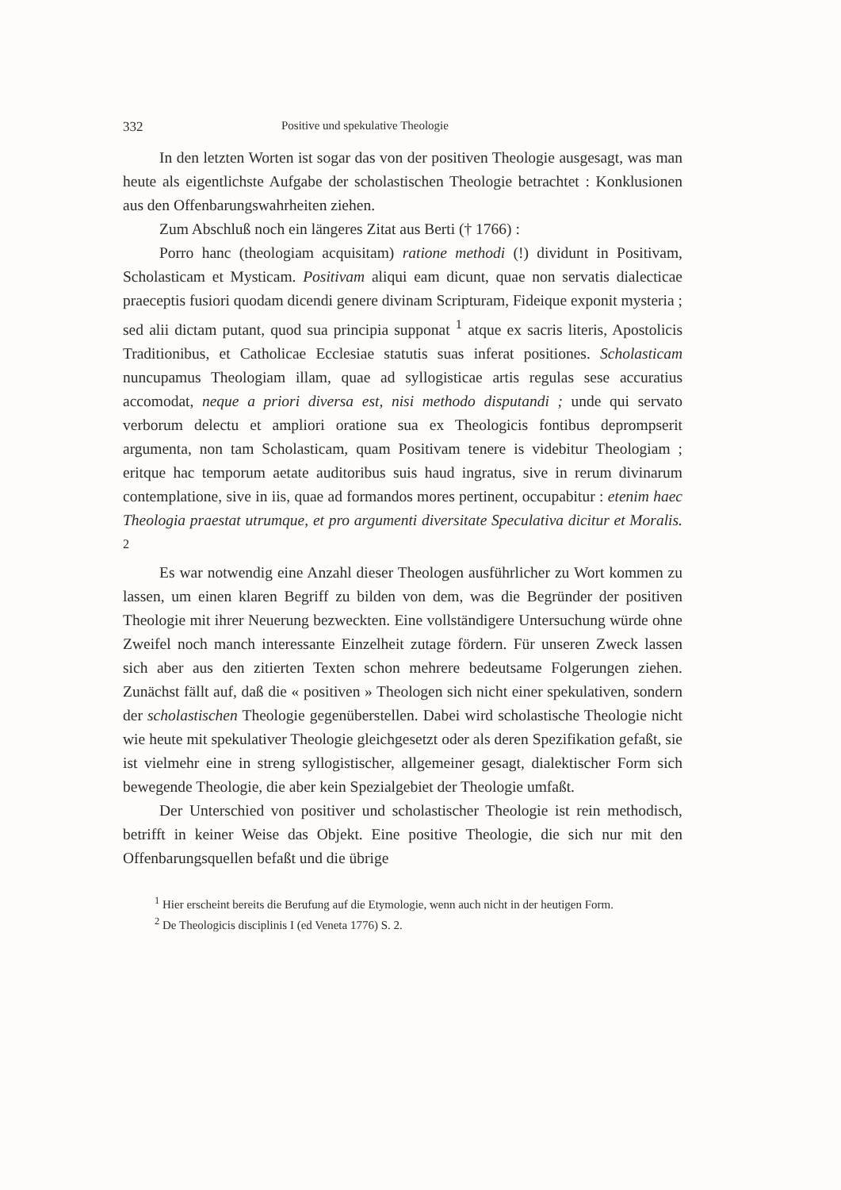332 Positive und spekulative Theologie
In den letzten Worten ist sogar das von der positiven Theologie ausgesagt, was man heute als eigentlichste Aufgabe der scholastischen Theologie betrachtet : Konklusionen aus den Offenbarungswahrheiten ziehen.
Zum Abschluß noch ein längeres Zitat aus Berti († 1766) :
Porro hanc (theologiam acquisitam) ratione methodi (!) dividunt in Positivam, Scholasticam et Mysticam. Positivam aliqui eam dicunt, quae non servatis dialecticae praeceptis fusiori quodam dicendi genere divinam Scripturam, Fideique exponit mysteria ; sed alii dictam putant, quod sua principia supponat <sup>1</sup> atque ex sacris literis, Apostolicis Traditionibus, et Catholicae Ecclesiae statutis suas inferat positiones. Scholasticam nuncupamus Theologiam illam, quae ad syllogisticae artis regulas sese accuratius accomodat, neque a priori diversa est, nisi methodo disputandi ; unde qui servato verborum delectu et ampliori oratione sua ex Theologicis fontibus deprompserit argumenta, non tam Scholasticam, quam Positivam tenere is videbitur Theologiam ; eritque hac temporum aetate auditoribus suis haud ingratus, sive in rerum divinarum contemplatione, sive in iis, quae ad formandos mores pertinent, occupabitur : etenim haec Theologia praestat utrumque, et pro argumenti diversitate Speculativa dicitur et Moralis. <sup>2</sup>
Es war notwendig eine Anzahl dieser Theologen ausführlicher zu Wort kommen zu lassen, um einen klaren Begriff zu bilden von dem, was die Begründer der positiven Theologie mit ihrer Neuerung bezweckten. Eine vollständigere Untersuchung würde ohne Zweifel noch manch interessante Einzelheit zutage fördern. Für unseren Zweck lassen sich aber aus den zitierten Texten schon mehrere bedeutsame Folgerungen ziehen. Zunächst fällt auf, daß die « positiven » Theologen sich nicht einer spekulativen, sondern der scholastischen Theologie gegenüberstellen. Dabei wird scholastische Theologie nicht wie heute mit spekulativer Theologie gleichgesetzt oder als deren Spezifikation gefaßt, sie ist vielmehr eine in streng syllogistischer, allgemeiner gesagt, dialektischer Form sich bewegende Theologie, die aber kein Spezialgebiet der Theologie umfaßt.
Der Unterschied von positiver und scholastischer Theologie ist rein methodisch, betrifft in keiner Weise das Objekt. Eine positive Theologie, die sich nur mit den Offenbarungsquellen befaßt und die übrige
<sup>1</sup> Hier erscheint bereits die Berufung auf die Etymologie, wenn auch nicht in der heutigen Form.
<sup>2</sup> De Theologicis disciplinis I (ed Veneta 1776) S. 2.